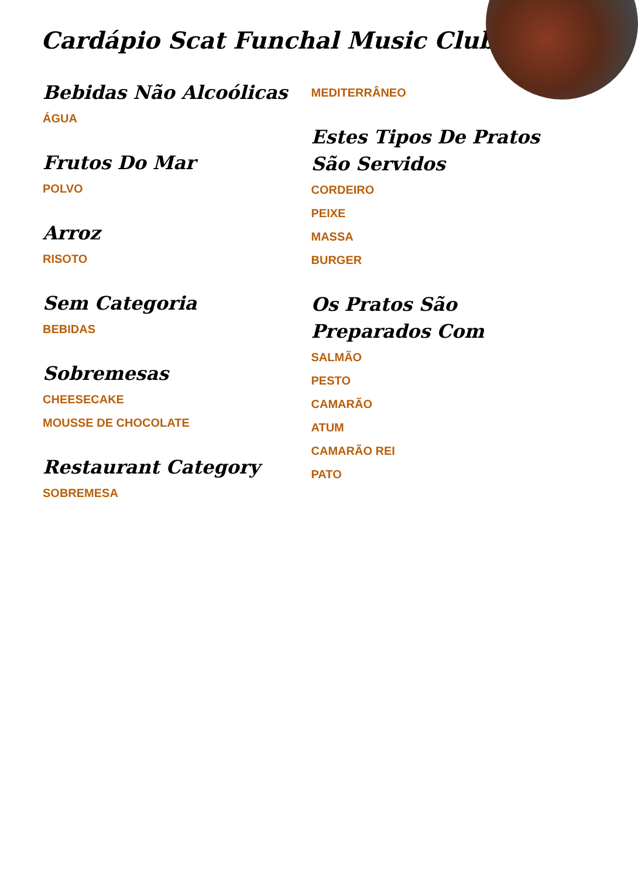Cardápio Scat Funchal Music Club
Bebidas Não Alcoólicas
ÁGUA
Frutos Do Mar
POLVO
Arroz
RISOTO
Sem Categoria
BEBIDAS
Sobremesas
CHEESECAKE
MOUSSE DE CHOCOLATE
Restaurant Category
SOBREMESA
MEDITERRÂNEO
Estes Tipos De Pratos São Servidos
CORDEIRO
PEIXE
MASSA
BURGER
Os Pratos São Preparados Com
SALMÃO
PESTO
CAMARÃO
ATUM
CAMARÃO REI
PATO